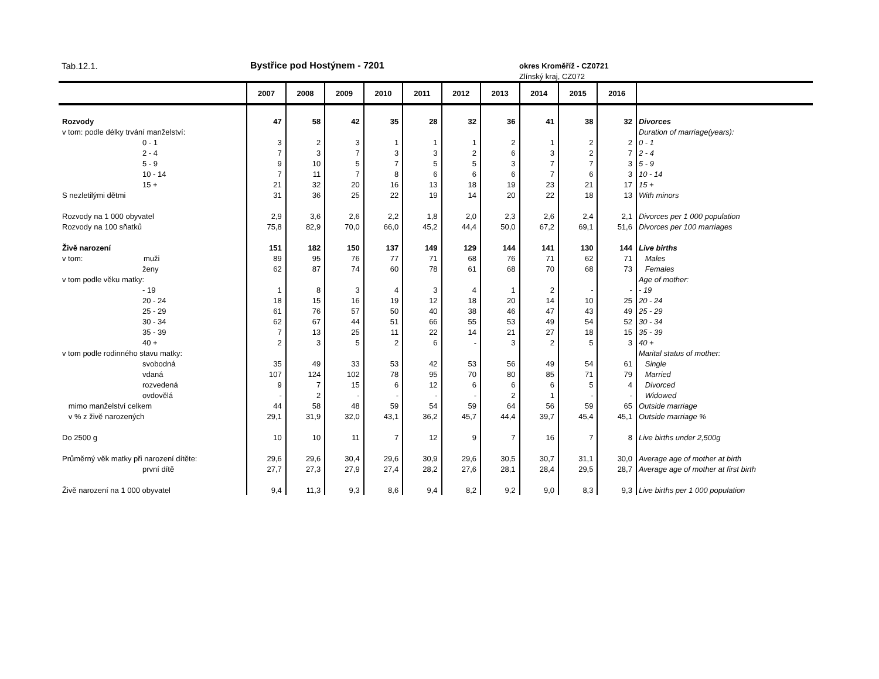Tab.12.1. Bystřice pod Hostýnem - 7201 okres Kroměříž - CZ0721
Zlínský kraj, CZ072
| | 2007 | 2008 | 2009 | 2010 | 2011 | 2012 | 2013 | 2014 | 2015 | 2016 | |
| --- | --- | --- | --- | --- | --- | --- | --- | --- | --- | --- | --- |
| Rozvody | 47 | 58 | 42 | 35 | 28 | 32 | 36 | 41 | 38 | 32 | Divorces |
| v tom: podle délky trvání manželství: | | | | | | | | | | | Duration of marriage(years): |
| 0 - 1 | 3 | 2 | 3 | 1 | 1 | 1 | 2 | 1 | 2 | 2 | 0 - 1 |
| 2 - 4 | 7 | 3 | 7 | 3 | 3 | 2 | 6 | 3 | 2 | 7 | 2 - 4 |
| 5 - 9 | 9 | 10 | 5 | 7 | 5 | 5 | 3 | 7 | 7 | 3 | 5 - 9 |
| 10 - 14 | 7 | 11 | 7 | 8 | 6 | 6 | 6 | 7 | 6 | 3 | 10 - 14 |
| 15 + | 21 | 32 | 20 | 16 | 13 | 18 | 19 | 23 | 21 | 17 | 15 + |
| S nezletilými dětmi | 31 | 36 | 25 | 22 | 19 | 14 | 20 | 22 | 18 | 13 | With minors |
| Rozvody na 1 000 obyvatel | 2,9 | 3,6 | 2,6 | 2,2 | 1,8 | 2,0 | 2,3 | 2,6 | 2,4 | 2,1 | Divorces per 1 000 population |
| Rozvody na 100 sňatků | 75,8 | 82,9 | 70,0 | 66,0 | 45,2 | 44,4 | 50,0 | 67,2 | 69,1 | 51,6 | Divorces per 100 marriages |
| Živě narození | 151 | 182 | 150 | 137 | 149 | 129 | 144 | 141 | 130 | 144 | Live births |
| v tom: muži | 89 | 95 | 76 | 77 | 71 | 68 | 76 | 71 | 62 | 71 | Males |
| ženy | 62 | 87 | 74 | 60 | 78 | 61 | 68 | 70 | 68 | 73 | Females |
| v tom podle věku matky: | | | | | | | | | | | Age of mother: |
| - 19 | 1 | 8 | 3 | 4 | 3 | 4 | 1 | 2 | - | - | - 19 |
| 20 - 24 | 18 | 15 | 16 | 19 | 12 | 18 | 20 | 14 | 10 | 25 | 20 - 24 |
| 25 - 29 | 61 | 76 | 57 | 50 | 40 | 38 | 46 | 47 | 43 | 49 | 25 - 29 |
| 30 - 34 | 62 | 67 | 44 | 51 | 66 | 55 | 53 | 49 | 54 | 52 | 30 - 34 |
| 35 - 39 | 7 | 13 | 25 | 11 | 22 | 14 | 21 | 27 | 18 | 15 | 35 - 39 |
| 40 + | 2 | 3 | 5 | 2 | 6 | - | 3 | 2 | 5 | 3 | 40 + |
| v tom podle rodinného stavu matky: | | | | | | | | | | | Marital status of mother: |
| svobodná | 35 | 49 | 33 | 53 | 42 | 53 | 56 | 49 | 54 | 61 | Single |
| vdaná | 107 | 124 | 102 | 78 | 95 | 70 | 80 | 85 | 71 | 79 | Married |
| rozvedená | 9 | 7 | 15 | 6 | 12 | 6 | 6 | 6 | 5 | 4 | Divorced |
| ovdovělá | - | 2 | - | - | - | - | 2 | 1 | - | - | Widowed |
| mimo manželství celkem | 44 | 58 | 48 | 59 | 54 | 59 | 64 | 56 | 59 | 65 | Outside marriage |
| v % z živě narozených | 29,1 | 31,9 | 32,0 | 43,1 | 36,2 | 45,7 | 44,4 | 39,7 | 45,4 | 45,1 | Outside marriage % |
| Do 2500 g | 10 | 10 | 11 | 7 | 12 | 9 | 7 | 16 | 7 | 8 | Live births under 2,500g |
| Průměrný věk matky při narození dítěte: | 29,6 | 29,6 | 30,4 | 29,6 | 30,9 | 29,6 | 30,5 | 30,7 | 31,1 | 30,0 | Average age of mother at birth |
| první dítě | 27,7 | 27,3 | 27,9 | 27,4 | 28,2 | 27,6 | 28,1 | 28,4 | 29,5 | 28,7 | Average age of mother at first birth |
| Živě narození na 1 000 obyvatel | 9,4 | 11,3 | 9,3 | 8,6 | 9,4 | 8,2 | 9,2 | 9,0 | 8,3 | 9,3 | Live births per 1 000 population |